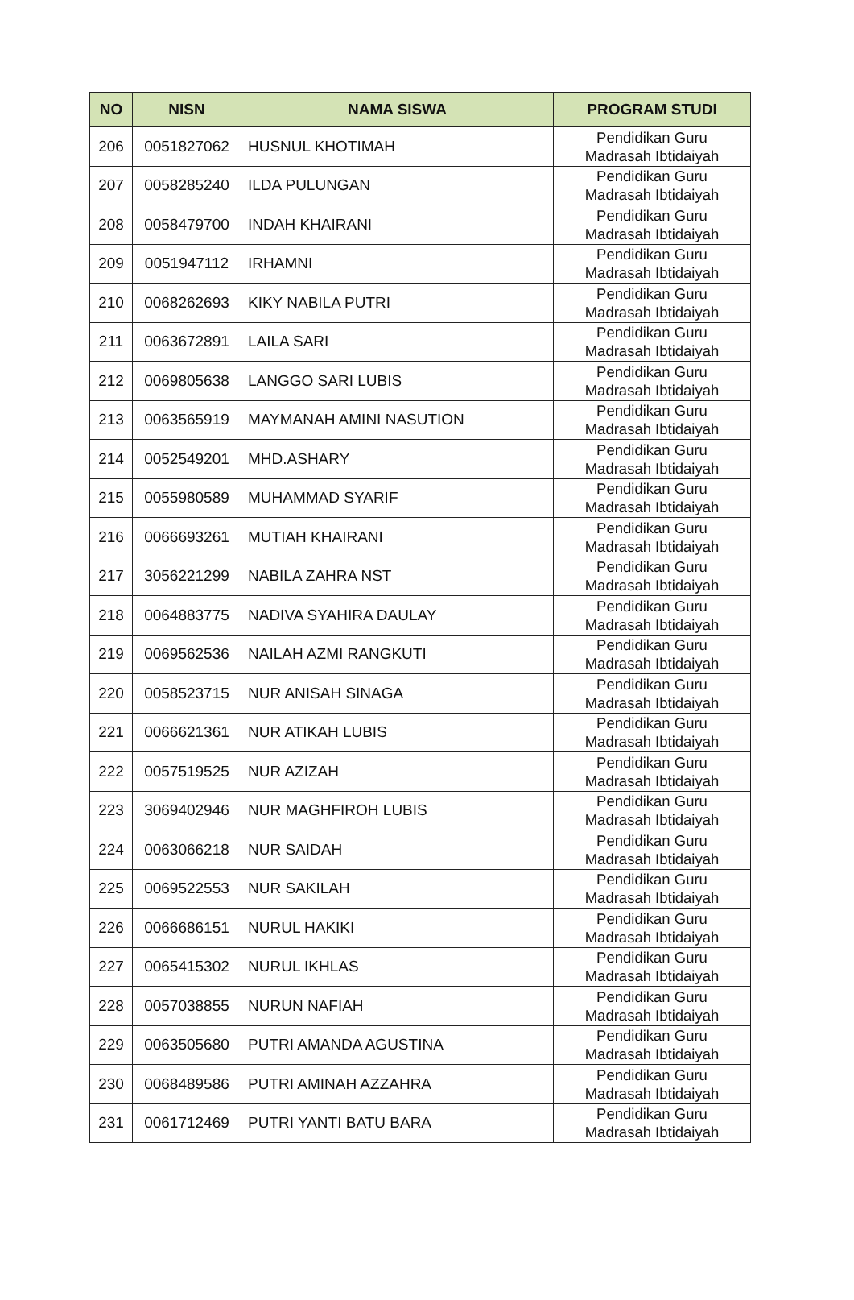| NO | NISN | NAMA SISWA | PROGRAM STUDI |
| --- | --- | --- | --- |
| 206 | 0051827062 | HUSNUL KHOTIMAH | Pendidikan Guru Madrasah Ibtidaiyah |
| 207 | 0058285240 | ILDA PULUNGAN | Pendidikan Guru Madrasah Ibtidaiyah |
| 208 | 0058479700 | INDAH KHAIRANI | Pendidikan Guru Madrasah Ibtidaiyah |
| 209 | 0051947112 | IRHAMNI | Pendidikan Guru Madrasah Ibtidaiyah |
| 210 | 0068262693 | KIKY NABILA PUTRI | Pendidikan Guru Madrasah Ibtidaiyah |
| 211 | 0063672891 | LAILA SARI | Pendidikan Guru Madrasah Ibtidaiyah |
| 212 | 0069805638 | LANGGO SARI LUBIS | Pendidikan Guru Madrasah Ibtidaiyah |
| 213 | 0063565919 | MAYMANAH AMINI NASUTION | Pendidikan Guru Madrasah Ibtidaiyah |
| 214 | 0052549201 | MHD.ASHARY | Pendidikan Guru Madrasah Ibtidaiyah |
| 215 | 0055980589 | MUHAMMAD SYARIF | Pendidikan Guru Madrasah Ibtidaiyah |
| 216 | 0066693261 | MUTIAH KHAIRANI | Pendidikan Guru Madrasah Ibtidaiyah |
| 217 | 3056221299 | NABILA ZAHRA NST | Pendidikan Guru Madrasah Ibtidaiyah |
| 218 | 0064883775 | NADIVA SYAHIRA DAULAY | Pendidikan Guru Madrasah Ibtidaiyah |
| 219 | 0069562536 | NAILAH AZMI RANGKUTI | Pendidikan Guru Madrasah Ibtidaiyah |
| 220 | 0058523715 | NUR ANISAH SINAGA | Pendidikan Guru Madrasah Ibtidaiyah |
| 221 | 0066621361 | NUR ATIKAH LUBIS | Pendidikan Guru Madrasah Ibtidaiyah |
| 222 | 0057519525 | NUR AZIZAH | Pendidikan Guru Madrasah Ibtidaiyah |
| 223 | 3069402946 | NUR MAGHFIROH LUBIS | Pendidikan Guru Madrasah Ibtidaiyah |
| 224 | 0063066218 | NUR SAIDAH | Pendidikan Guru Madrasah Ibtidaiyah |
| 225 | 0069522553 | NUR SAKILAH | Pendidikan Guru Madrasah Ibtidaiyah |
| 226 | 0066686151 | NURUL HAKIKI | Pendidikan Guru Madrasah Ibtidaiyah |
| 227 | 0065415302 | NURUL IKHLAS | Pendidikan Guru Madrasah Ibtidaiyah |
| 228 | 0057038855 | NURUN NAFIAH | Pendidikan Guru Madrasah Ibtidaiyah |
| 229 | 0063505680 | PUTRI AMANDA AGUSTINA | Pendidikan Guru Madrasah Ibtidaiyah |
| 230 | 0068489586 | PUTRI AMINAH AZZAHRA | Pendidikan Guru Madrasah Ibtidaiyah |
| 231 | 0061712469 | PUTRI YANTI BATU BARA | Pendidikan Guru Madrasah Ibtidaiyah |